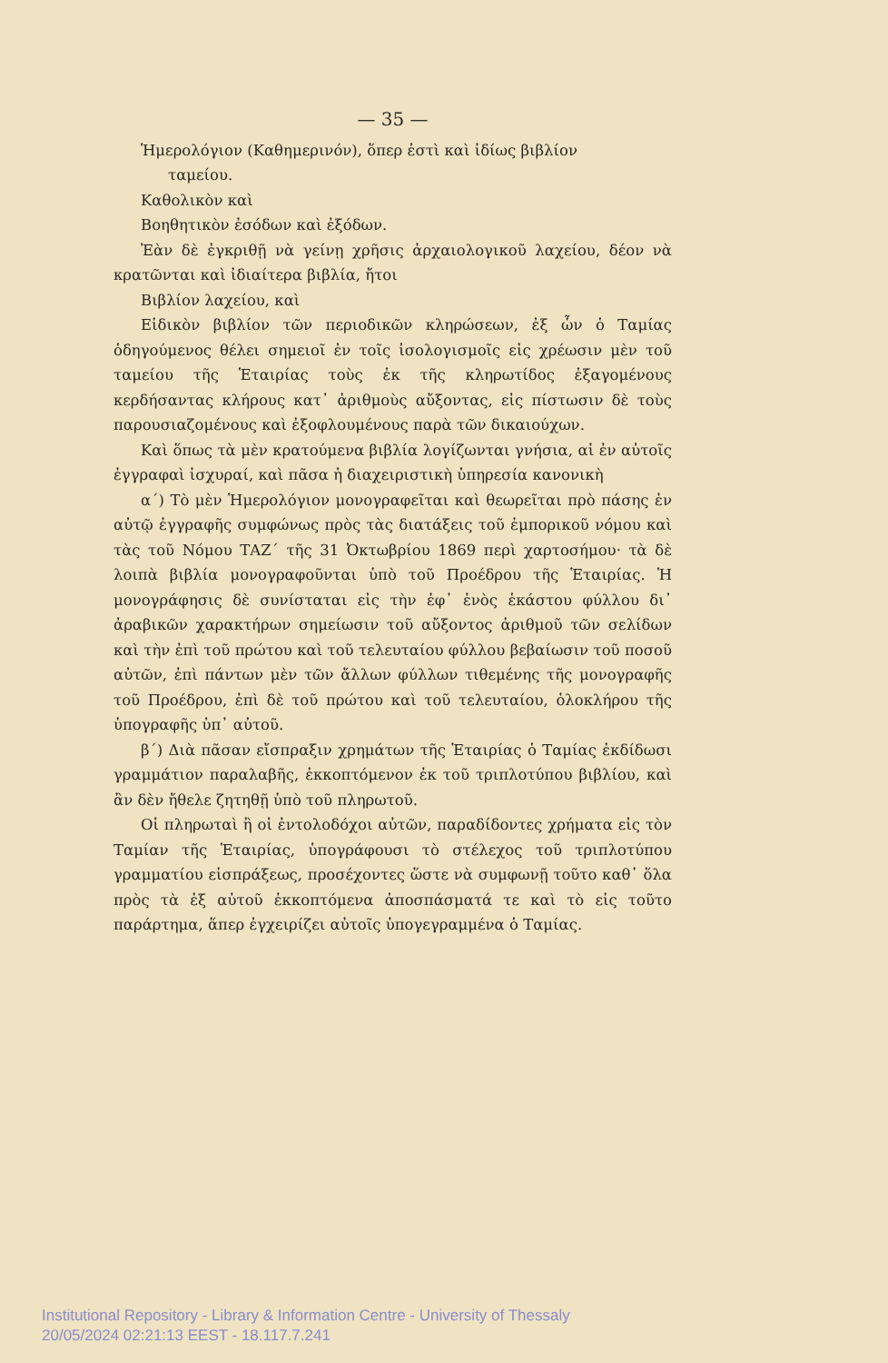— 35 —
Ἡμερολόγιον (Καθημερινόν), ὅπερ ἐστὶ καὶ ἰδίως βιβλίον
ταμείου.
Καθολικὸν καὶ
Βοηθητικὸν ἐσόδων καὶ ἐξόδων.
Ἐὰν δὲ ἐγκριθῇ νὰ γείνῃ χρῆσις ἀρχαιολογικοῦ λαχείου, δέον νὰ κρατῶνται καὶ ἰδιαίτερα βιβλία, ἤτοι
Βιβλίον λαχείου, καὶ
Εἰδικὸν βιβλίον τῶν περιοδικῶν κληρώσεων, ἐξ ὧν ὁ Ταμίας ὁδηγούμενος θέλει σημειοῖ ἐν τοῖς ἰσολογισμοῖς εἰς χρέωσιν μὲν τοῦ ταμείου τῆς Ἑταιρίας τοὺς ἐκ τῆς κληρωτίδος ἐξαγομένους κερδήσαντας κλήρους κατ᾽ ἀριθμοὺς αὔξοντας, εἰς πίστωσιν δὲ τοὺς παρουσιαζομένους καὶ ἐξοφλουμένους παρὰ τῶν δικαιούχων.
Καὶ ὅπως τὰ μὲν κρατούμενα βιβλία λογίζωνται γνήσια, αἱ ἐν αὐτοῖς ἐγγραφαὶ ἰσχυραί, καὶ πᾶσα ἡ διαχειριστικὴ ὑπηρεσία κανονικὴ
α΄) Τὸ μὲν Ἡμερολόγιον μονογραφεῖται καὶ θεωρεῖται πρὸ πάσης ἐν αὐτῷ ἐγγραφῆς συμφώνως πρὸς τὰς διατάξεις τοῦ ἐμπορικοῦ νόμου καὶ τὰς τοῦ Νόμου ΤΑΖ΄ τῆς 31 Ὀκτωβρίου 1869 περὶ χαρτοσήμου· τὰ δὲ λοιπὰ βιβλία μονογραφοῦνται ὑπὸ τοῦ Προέδρου τῆς Ἑταιρίας. Ἡ μονογράφησις δὲ συνίσταται εἰς τὴν ἐφ᾽ ἑνὸς ἑκάστου φύλλου δι᾽ ἀραβικῶν χαρακτήρων σημείωσιν τοῦ αὔξοντος ἀριθμοῦ τῶν σελίδων καὶ τὴν ἐπὶ τοῦ πρώτου καὶ τοῦ τελευταίου φύλλου βεβαίωσιν τοῦ ποσοῦ αὐτῶν, ἐπὶ πάντων μὲν τῶν ἄλλων φύλλων τιθεμένης τῆς μονογραφῆς τοῦ Προέδρου, ἐπὶ δὲ τοῦ πρώτου καὶ τοῦ τελευταίου, ὁλοκλήρου τῆς ὑπογραφῆς ὑπ᾽ αὐτοῦ.
β΄) Διὰ πᾶσαν εἴσπραξιν χρημάτων τῆς Ἑταιρίας ὁ Ταμίας ἐκδίδωσι γραμμάτιον παραλαβῆς, ἐκκοπτόμενον ἐκ τοῦ τριπλοτύπου βιβλίου, καὶ ἂν δὲν ἤθελε ζητηθῇ ὑπὸ τοῦ πληρωτοῦ.
Οἱ πληρωταὶ ἢ οἱ ἐντολοδόχοι αὐτῶν, παραδίδοντες χρήματα εἰς τὸν Ταμίαν τῆς Ἑταιρίας, ὑπογράφουσι τὸ στέλεχος τοῦ τριπλοτύπου γραμματίου εἰσπράξεως, προσέχοντες ὥστε νὰ συμφωνῇ τοῦτο καθ᾽ ὅλα πρὸς τὰ ἐξ αὐτοῦ ἐκκοπτόμενα ἀποσπάσματά τε καὶ τὸ εἰς τοῦτο παράρτημα, ἅπερ ἐγχειρίζει αὐτοῖς ὑπογεγραμμένα ὁ Ταμίας.
Institutional Repository - Library & Information Centre - University of Thessaly
20/05/2024 02:21:13 EEST - 18.117.7.241